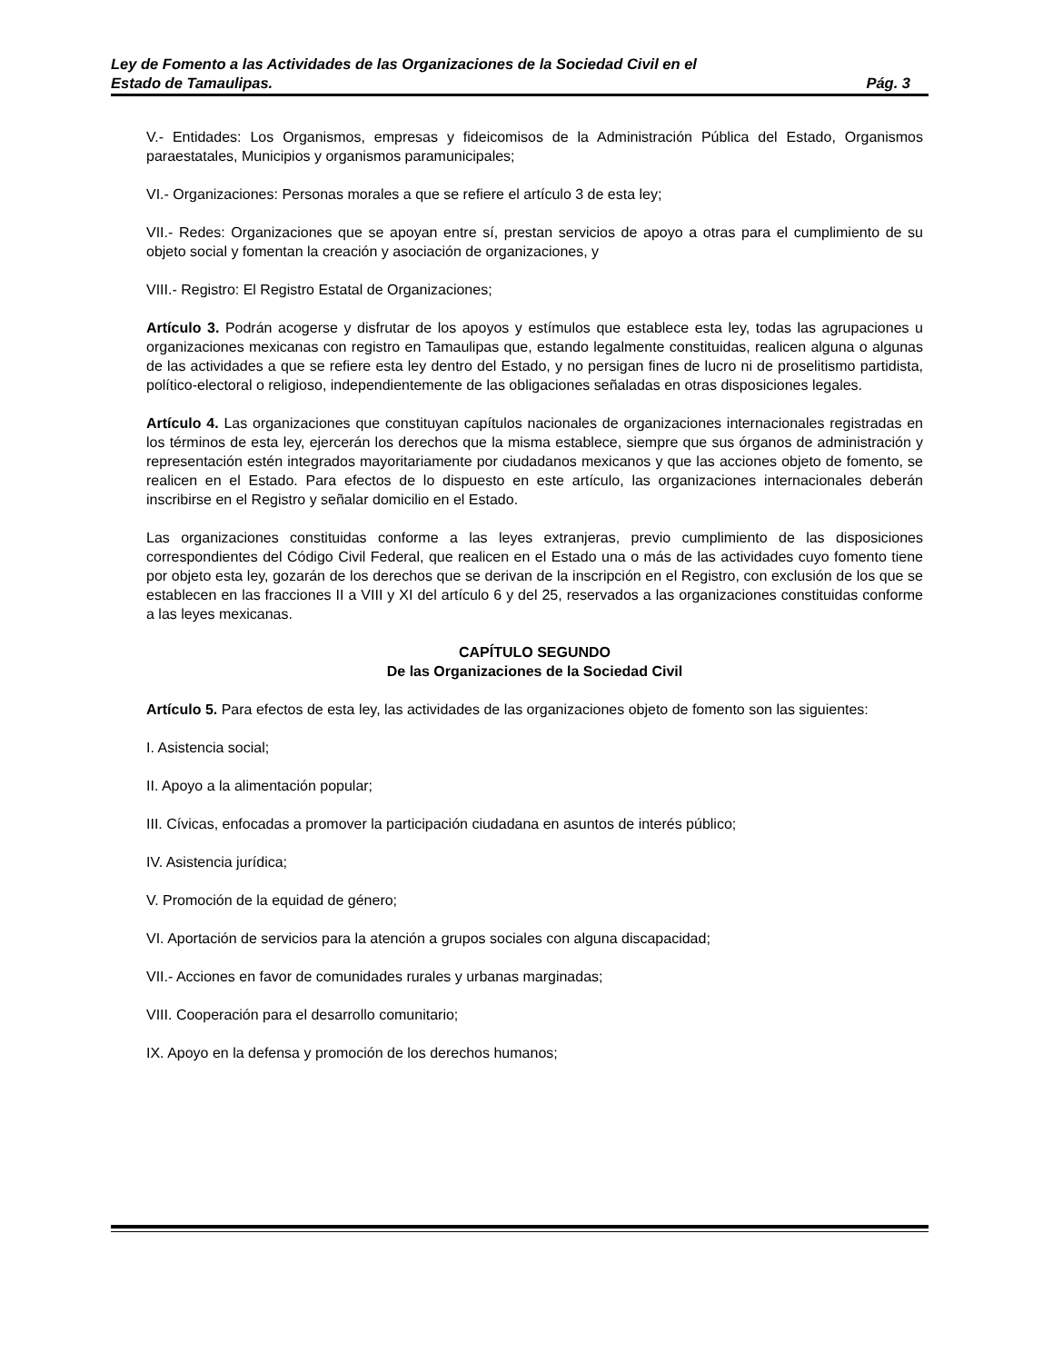Ley de Fomento a las Actividades de las Organizaciones de la Sociedad Civil en el
Estado de Tamaulipas. Pág. 3
V.- Entidades: Los Organismos, empresas y fideicomisos de la Administración Pública del Estado, Organismos paraestatales, Municipios y organismos paramunicipales;
VI.- Organizaciones: Personas morales a que se refiere el artículo 3 de esta ley;
VII.- Redes: Organizaciones que se apoyan entre sí, prestan servicios de apoyo a otras para el cumplimiento de su objeto social y fomentan la creación y asociación de organizaciones, y
VIII.- Registro: El Registro Estatal de Organizaciones;
Artículo 3. Podrán acogerse y disfrutar de los apoyos y estímulos que establece esta ley, todas las agrupaciones u organizaciones mexicanas con registro en Tamaulipas que, estando legalmente constituidas, realicen alguna o algunas de las actividades a que se refiere esta ley dentro del Estado, y no persigan fines de lucro ni de proselitismo partidista, político-electoral o religioso, independientemente de las obligaciones señaladas en otras disposiciones legales.
Artículo 4. Las organizaciones que constituyan capítulos nacionales de organizaciones internacionales registradas en los términos de esta ley, ejercerán los derechos que la misma establece, siempre que sus órganos de administración y representación estén integrados mayoritariamente por ciudadanos mexicanos y que las acciones objeto de fomento, se realicen en el Estado. Para efectos de lo dispuesto en este artículo, las organizaciones internacionales deberán inscribirse en el Registro y señalar domicilio en el Estado.
Las organizaciones constituidas conforme a las leyes extranjeras, previo cumplimiento de las disposiciones correspondientes del Código Civil Federal, que realicen en el Estado una o más de las actividades cuyo fomento tiene por objeto esta ley, gozarán de los derechos que se derivan de la inscripción en el Registro, con exclusión de los que se establecen en las fracciones II a VIII y XI del artículo 6 y del 25, reservados a las organizaciones constituidas conforme a las leyes mexicanas.
CAPÍTULO SEGUNDO
De las Organizaciones de la Sociedad Civil
Artículo 5. Para efectos de esta ley, las actividades de las organizaciones objeto de fomento son las siguientes:
I. Asistencia social;
II. Apoyo a la alimentación popular;
III. Cívicas, enfocadas a promover la participación ciudadana en asuntos de interés público;
IV. Asistencia jurídica;
V. Promoción de la equidad de género;
VI. Aportación de servicios para la atención a grupos sociales con alguna discapacidad;
VII.- Acciones en favor de comunidades rurales y urbanas marginadas;
VIII. Cooperación para el desarrollo comunitario;
IX. Apoyo en la defensa y promoción de los derechos humanos;